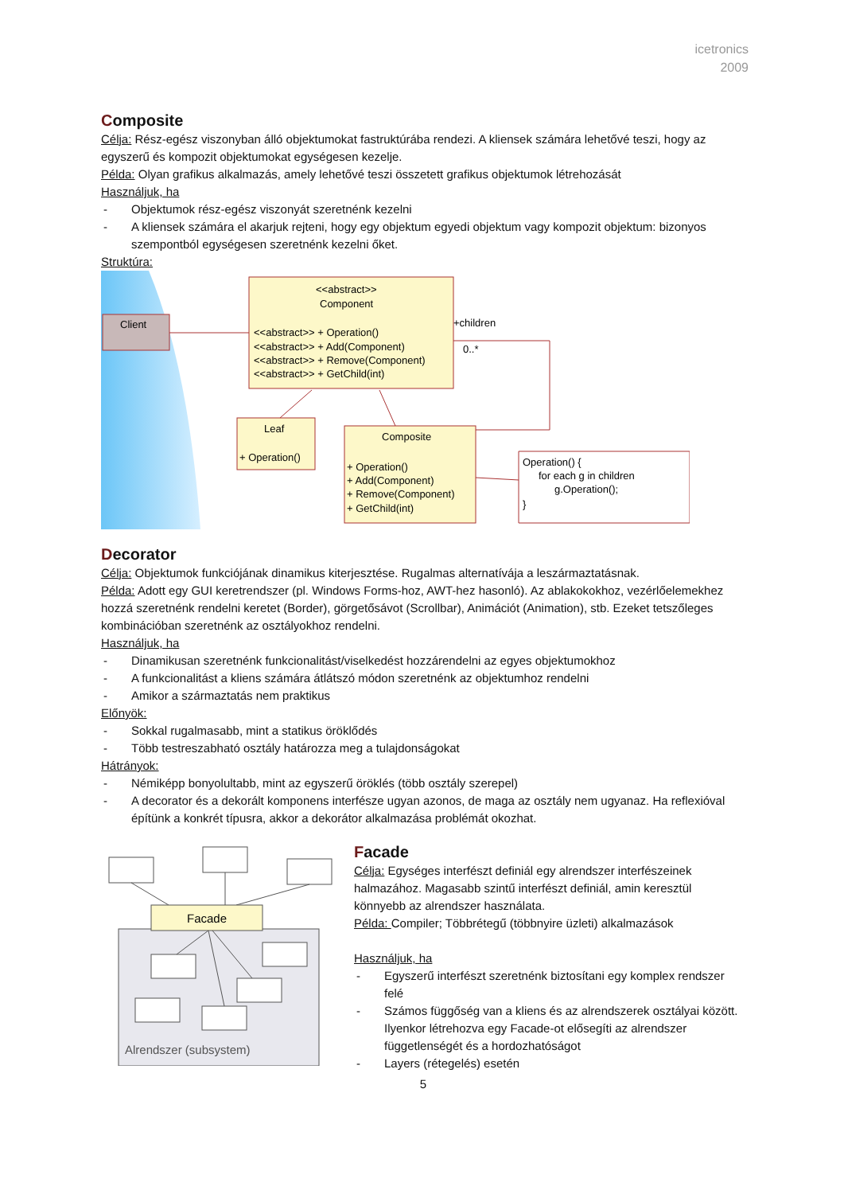icetronics
2009
Composite
Célja: Rész-egész viszonyban álló objektumokat fastruktúrába rendezi. A kliensek számára lehetővé teszi, hogy az egyszerű és kompozit objektumokat egységesen kezelje.
Példa: Olyan grafikus alkalmazás, amely lehetővé teszi összetett grafikus objektumok létrehozását
Használjuk, ha
- Objektumok rész-egész viszonyát szeretnénk kezelni
- A kliensek számára el akarjuk rejteni, hogy egy objektum egyedi objektum vagy kompozit objektum: bizonyos szempontból egységesen szeretnénk kezelni őket.
Struktúra:
Client
<<abstract>>
Component
<<abstract>> + Operation()
<<abstract>> + Add(Component)
<<abstract>> + Remove(Component)
<<abstract>> + GetChild(int)
+children
0..*
Leaf
+ Operation()
Composite
+ Operation()
+ Add(Component)
+ Remove(Component)
+ GetChild(int)
Operation() {
for each g in children
g.Operation();
}
Decorator
Célja: Objektumok funkciójának dinamikus kiterjesztése. Rugalmas alternatívája a leszármaztatásnak.
Példa: Adott egy GUI keretrendszer (pl. Windows Forms-hoz, AWT-hez hasonló). Az ablakokokhoz, vezérlőelemekhez hozzá szeretnénk rendelni keretet (Border), görgetősávot (Scrollbar), Animációt (Animation), stb. Ezeket tetszőleges kombinációban szeretnénk az osztályokhoz rendelni.
Használjuk, ha
- Dinamikusan szeretnénk funkcionalitást/viselkedést hozzárendelni az egyes objektumokhoz
- A funkcionalitást a kliens számára átlátszó módon szeretnénk az objektumhoz rendelni
- Amikor a származtatás nem praktikus
Előnyök:
- Sokkal rugalmasabb, mint a statikus öröklődés
- Több testreszabható osztály határozza meg a tulajdonságokat
Hátrányok:
- Némiképp bonyolultabb, mint az egyszerű öröklés (több osztály szerepel)
- A decorator és a dekorált komponens interfésze ugyan azonos, de maga az osztály nem ugyanaz. Ha reflexióval építünk a konkrét típusra, akkor a dekorátor alkalmazása problémát okozhat.
Facade
Alrendszer (subsystem)
Facade
Célja: Egységes interfészt definiál egy alrendszer interfészeinek halmazához. Magasabb szintű interfészt definiál, amin keresztül könnyebb az alrendszer használata.
Példa: Compiler; Többrétegű (többnyire üzleti) alkalmazások
Használjuk, ha
- Egyszerű interfészt szeretnénk biztosítani egy komplex rendszer felé
- Számos függőség van a kliens és az alrendszerek osztályai között. Ilyenkor létrehozva egy Facade-ot elősegíti az alrendszer függetlenségét és a hordozhatóságot
- Layers (rétegelés) esetén
5